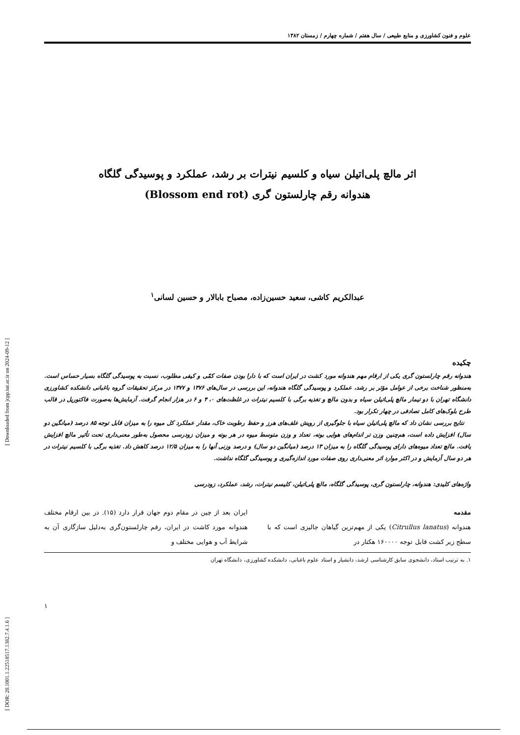[ DOR: 20.1001.1.22518517.1382.7.4.1.6 ] [ Downloaded from jcpp.iut.ac.ir on 2024-09-12 ]
علوم و فنون کشاورزی و منابع طبیعی / سال هفتم / شماره چهارم / زمستان ۱۳۸۲
اثر مالچ پلی‌اتیلن سیاه و کلسیم نیترات بر رشد، عملکرد و پوسیدگی گلگاه
هندوانه رقم چارلستون گری (Blossom end rot)
عبدالکریم کاشی، سعید حسین‌زاده، مصباح بابالار و حسین لسانی<sup>۱</sup>
چکیده
هندوانه رقم چارلستون گری یکی از ارقام مهم هندوانه مورد کشت در ایران است که با دارا بودن صفات کمّی و کیفی مطلوب، نسبت به پوسیدگی گلگاه بسیار حساس است. به‌منظور شناخت برخی از عوامل مؤثر بر رشد، عملکرد و پوسیدگی گلگاه هندوانه، این بررسی در سال‌های ۱۳۷۶ و ۱۳۷۷ در مرکز تحقیقات گروه باغبانی دانشکده کشاورزی دانشگاه تهران با دو تیمار مالچ پلی‌اتیلن سیاه و بدون مالچ و تغذیه برگی با کلسیم نیترات در غلظت‌های ۰، ۴ و ۶ در هزار انجام گرفت. آزمایش‌ها به‌صورت فاکتوریل در قالب طرح بلوک‌های کامل تصادفی در چهار تکرار بود.
نتایج بررسی نشان داد که مالچ پلی‌اتیلن سیاه با جلوگیری از رویش علف‌های هرز و حفظ رطوبت خاک، مقدار عملکرد کل میوه را به میزان قابل توجه ۸۵ درصد (میانگین دو سال) افزایش داده است، هم‌چنین وزن تر اندام‌های هوایی بوته، تعداد و وزن متوسط میوه در هر بوته و میزان زودرسی محصول به‌طور معنی‌داری تحت تأثیر مالچ افزایش یافت. مالچ تعداد میوه‌های دارای پوسیدگی گلگاه را به میزان ۱۳ درصد (میانگین دو سال) و درصد وزنی آنها را به میزان ۱۲/۵ درصد کاهش داد. تغذیه برگی با کلسیم نیترات در هر دو سال آزمایش و در اکثر موارد اثر معنی‌داری روی صفات مورد اندازه‌گیری و پوسیدگی گلگاه نداشت.
واژه‌های کلیدی: هندوانه، چارلستون گری، پوسیدگی گلگاه، مالچ پلی‌اتیلن، کلیسم نیترات، رشد، عملکرد، زودرسی
مقدمه
هندوانه (Citrullus lanatus) یکی از مهم‌ترین گیاهان جالیزی است که با سطح زیر کشت قابل توجه ۱۶۰۰۰۰ هکتار در
ایران بعد از چین در مقام دوم جهان قرار دارد (۱۵). در بین ارقام مختلف هندوانه مورد کاشت در ایران، رقم چارلستون‌گری به‌دلیل سازگاری آن به شرایط آب و هوایی مختلف و
۱. به ترتیب استاد، دانشجوی سابق کارشناسی ارشد، دانشیار و استاد علوم باغبانی، دانشکده کشاورزی، دانشگاه تهران
۱